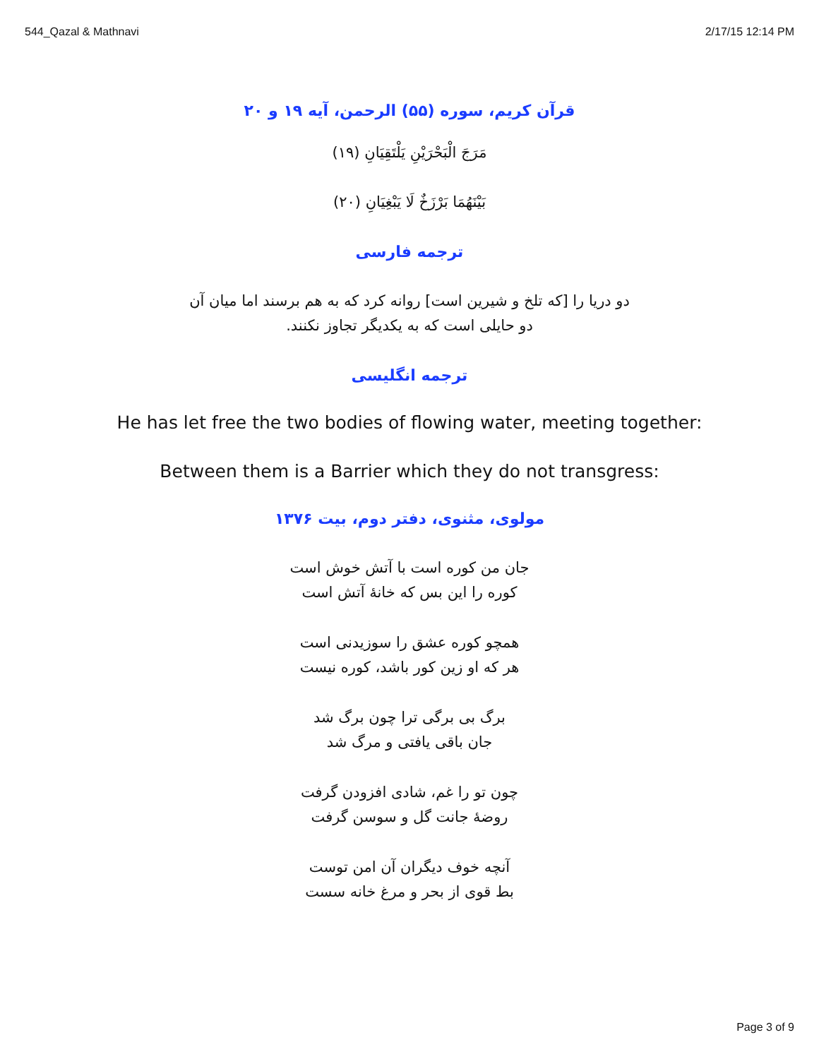544_Qazal & Mathnavi 2/17/15 12:14 PM
قرآن کریم، سوره (۵۵) الرحمن، آیه ۱۹ و ۲۰
مَرَجَ الْبَحْرَيْنِ يَلْتَقِيَانِ (۱۹)
بَيْنَهُمَا بَرْزَخٌ لَا يَبْغِيَانِ (۲۰)
ترجمه فارسی
دو دریا را [که تلخ و شیرین است] روانه کرد که به هم برسند اما میان آن
دو حایلی است که به یکدیگر تجاوز نکنند.
ترجمه انگلیسی
He has let free the two bodies of flowing water, meeting together:
Between them is a Barrier which they do not transgress:
مولوی، مثنوی، دفتر دوم، بیت ۱۳۷۶
جان من کوره است با آتش خوش است
کوره را این بس که خانهٔ آتش است
همچو کوره عشق را سوزیدنی است
هر که او زین کور باشد، کوره نیست
برگ بی برگی ترا چون برگ شد
جان باقی یافتی و مرگ شد
چون تو را غم، شادی افزودن گرفت
روضهٔ جانت گل و سوسن گرفت
آنچه خوف دیگران آن امن توست
بط قوی از بحر و مرغ خانه سست
Page 3 of 9